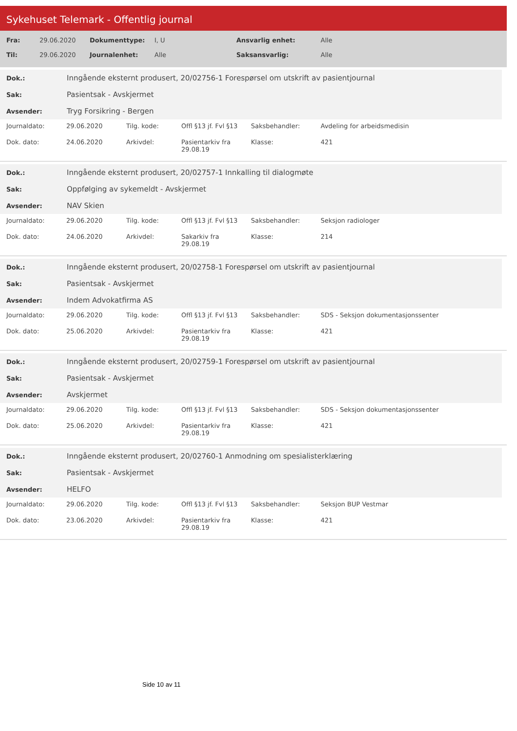Sykehuset Telemark - Offentlig journal
| Fra: | 29.06.2020 | Dokumenttype: | I, U | Ansvarlig enhet: | Alle |
| Til: | 29.06.2020 | Journalenhet: | Alle | Saksansvarlig: | Alle |
| Dok.: | Inngående eksternt produsert, 20/02756-1 Forespørsel om utskrift av pasientjournal |
| Sak: | Pasientsak - Avskjermet |
| Avsender: | Tryg Forsikring - Bergen |
| Journaldato: | 29.06.2020 | Tilg. kode: | Offl §13 jf. Fvl §13 | Saksbehandler: | Avdeling for arbeidsmedisin |
| Dok. dato: | 24.06.2020 | Arkivdel: | Pasientarkiv fra 29.08.19 | Klasse: | 421 |
| Dok.: | Inngående eksternt produsert, 20/02757-1 Innkalling til dialogmøte |
| Sak: | Oppfølging av sykemeldt - Avskjermet |
| Avsender: | NAV Skien |
| Journaldato: | 29.06.2020 | Tilg. kode: | Offl §13 jf. Fvl §13 | Saksbehandler: | Seksjon radiologer |
| Dok. dato: | 24.06.2020 | Arkivdel: | Sakarkiv fra 29.08.19 | Klasse: | 214 |
| Dok.: | Inngående eksternt produsert, 20/02758-1 Forespørsel om utskrift av pasientjournal |
| Sak: | Pasientsak - Avskjermet |
| Avsender: | Indem Advokatfirma AS |
| Journaldato: | 29.06.2020 | Tilg. kode: | Offl §13 jf. Fvl §13 | Saksbehandler: | SDS - Seksjon dokumentasjonssenter |
| Dok. dato: | 25.06.2020 | Arkivdel: | Pasientarkiv fra 29.08.19 | Klasse: | 421 |
| Dok.: | Inngående eksternt produsert, 20/02759-1 Forespørsel om utskrift av pasientjournal |
| Sak: | Pasientsak - Avskjermet |
| Avsender: | Avskjermet |
| Journaldato: | 29.06.2020 | Tilg. kode: | Offl §13 jf. Fvl §13 | Saksbehandler: | SDS - Seksjon dokumentasjonssenter |
| Dok. dato: | 25.06.2020 | Arkivdel: | Pasientarkiv fra 29.08.19 | Klasse: | 421 |
| Dok.: | Inngående eksternt produsert, 20/02760-1 Anmodning om spesialisterklæring |
| Sak: | Pasientsak - Avskjermet |
| Avsender: | HELFO |
| Journaldato: | 29.06.2020 | Tilg. kode: | Offl §13 jf. Fvl §13 | Saksbehandler: | Seksjon BUP Vestmar |
| Dok. dato: | 23.06.2020 | Arkivdel: | Pasientarkiv fra 29.08.19 | Klasse: | 421 |
Side 10 av 11